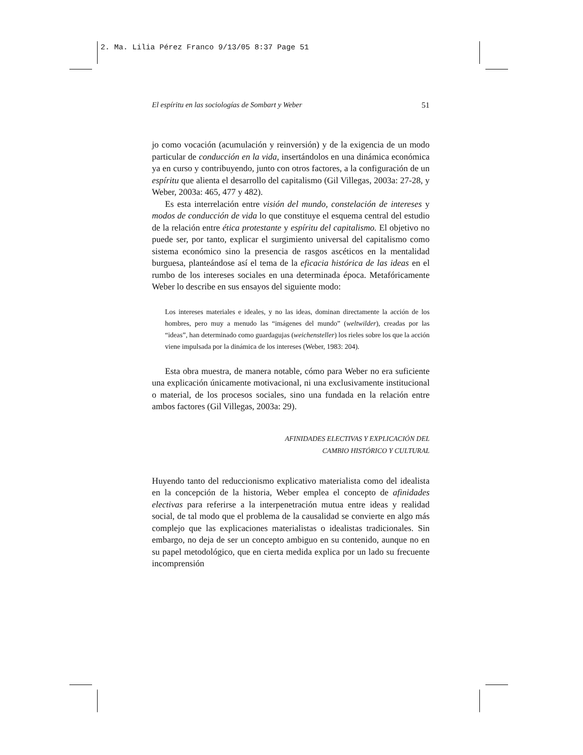2. Ma. Lilia Pérez Franco 9/13/05 8:37 Page 51
El espíritu en las sociologías de Sombart y Weber 51
jo como vocación (acumulación y reinversión) y de la exigencia de un modo particular de conducción en la vida, insertándolos en una dinámica económica ya en curso y contribuyendo, junto con otros factores, a la configuración de un espíritu que alienta el desarrollo del capitalismo (Gil Villegas, 2003a: 27-28, y Weber, 2003a: 465, 477 y 482).
Es esta interrelación entre visión del mundo, constelación de intereses y modos de conducción de vida lo que constituye el esquema central del estudio de la relación entre ética protestante y espíritu del capitalismo. El objetivo no puede ser, por tanto, explicar el surgimiento universal del capitalismo como sistema económico sino la presencia de rasgos ascéticos en la mentalidad burguesa, planteándose así el tema de la eficacia histórica de las ideas en el rumbo de los intereses sociales en una determinada época. Metafóricamente Weber lo describe en sus ensayos del siguiente modo:
Los intereses materiales e ideales, y no las ideas, dominan directamente la acción de los hombres, pero muy a menudo las “imágenes del mundo” (weltwilder), creadas por las “ideas”, han determinado como guardagujas (weichensteller) los rieles sobre los que la acción viene impulsada por la dinámica de los intereses (Weber, 1983: 204).
Esta obra muestra, de manera notable, cómo para Weber no era suficiente una explicación únicamente motivacional, ni una exclusivamente institucional o material, de los procesos sociales, sino una fundada en la relación entre ambos factores (Gil Villegas, 2003a: 29).
AFINIDADES ELECTIVAS Y EXPLICACIÓN DEL
CAMBIO HISTÓRICO Y CULTURAL
Huyendo tanto del reduccionismo explicativo materialista como del idealista en la concepción de la historia, Weber emplea el concepto de afinidades electivas para referirse a la interpenetración mutua entre ideas y realidad social, de tal modo que el problema de la causalidad se convierte en algo más complejo que las explicaciones materialistas o idealistas tradicionales. Sin embargo, no deja de ser un concepto ambiguo en su contenido, aunque no en su papel metodológico, que en cierta medida explica por un lado su frecuente incomprensión